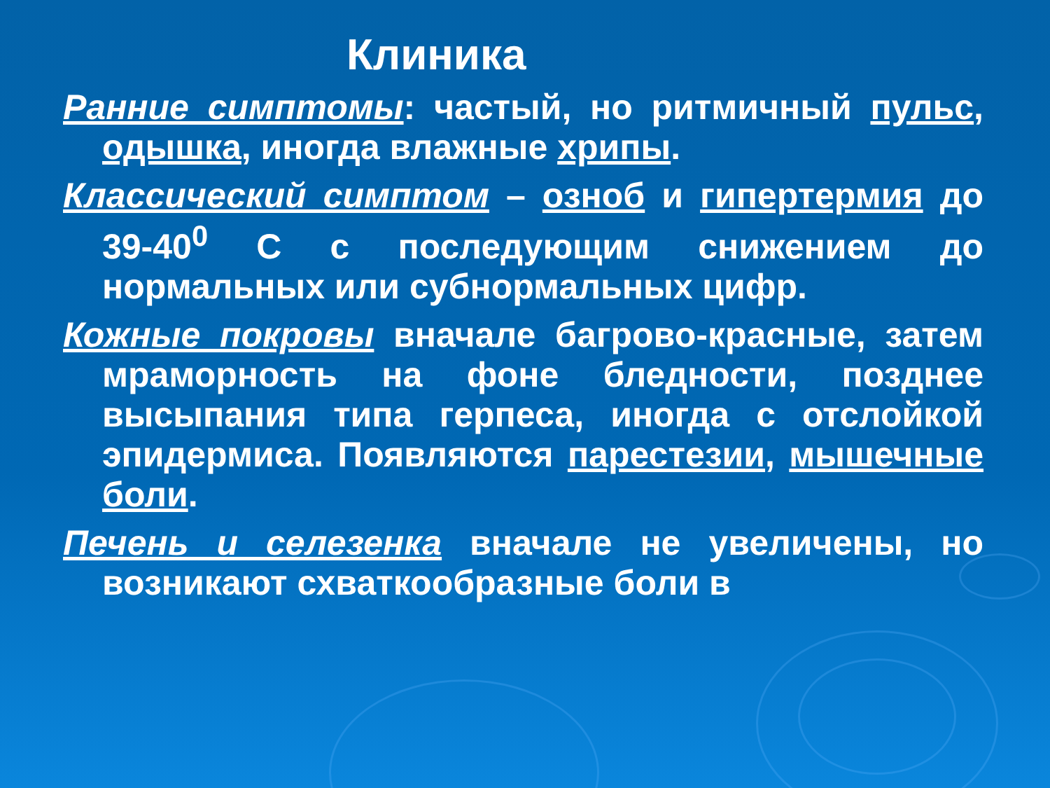Клиника
Ранние симптомы: частый, но ритмичный пульс, одышка, иногда влажные хрипы.
Классический симптом – озноб и гипертермия до 39-40<sup>0</sup> С с последующим снижением до нормальных или субнормальных цифр.
Кожные покровы вначале багрово-красные, затем мраморность на фоне бледности, позднее высыпания типа герпеса, иногда с отслойкой эпидермиса. Появляются парестезии, мышечные боли.
Печень и селезенка вначале не увеличены, но возникают схваткообразные боли в